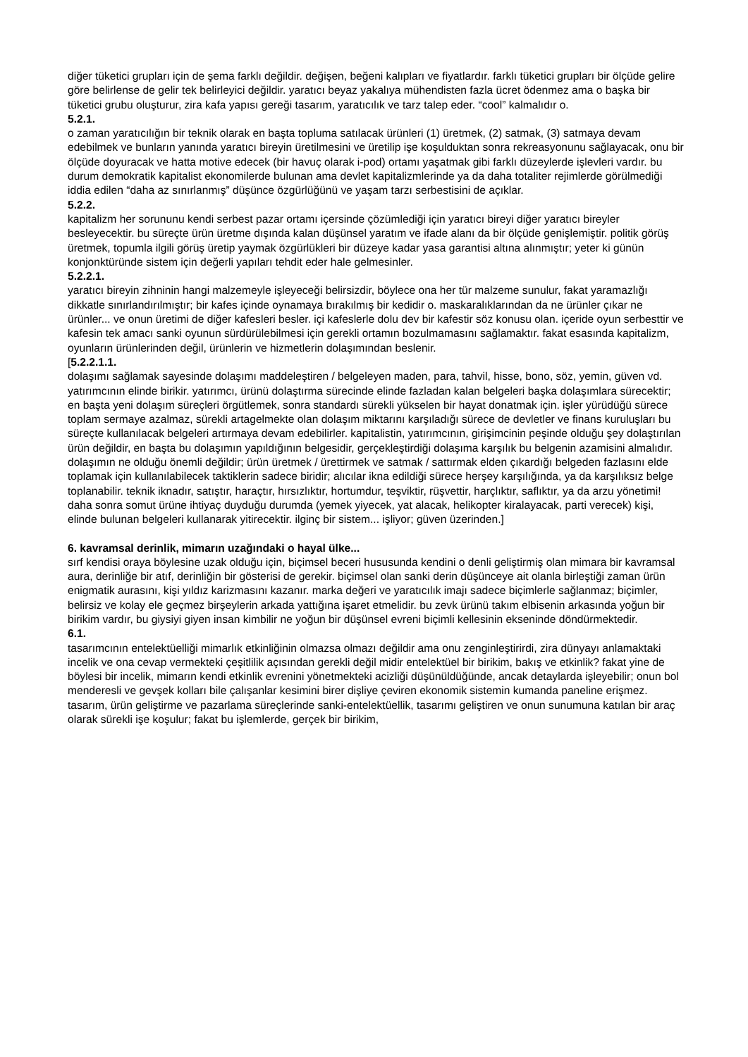diğer tüketici grupları için de şema farklı değildir. değişen, beğeni kalıpları ve fiyatlardır. farklı tüketici grupları bir ölçüde gelire göre belirlense de gelir tek belirleyici değildir. yaratıcı beyaz yakalıya mühendisten fazla ücret ödenmez ama o başka bir tüketici grubu oluşturur, zira kafa yapısı gereği tasarım, yaratıcılık ve tarz talep eder. “cool” kalmalıdır o.
5.2.1.
o zaman yaratıcılığın bir teknik olarak en başta topluma satılacak ürünleri (1) üretmek, (2) satmak, (3) satmaya devam edebilmek ve bunların yanında yaratıcı bireyin üretilmesini ve üretilip işe koşulduktan sonra rekreasyonunu sağlayacak, onu bir ölçüde doyuracak ve hatta motive edecek (bir havuç olarak i-pod) ortamı yaşatmak gibi farklı düzeylerde işlevleri vardır. bu durum demokratik kapitalist ekonomilerde bulunan ama devlet kapitalizmlerinde ya da daha totaliter rejimlerde görülmediği iddia edilen “daha az sınırlanmış” düşünce özgürlüğünü ve yaşam tarzı serbestisini de açıklar.
5.2.2.
kapitalizm her sorununu kendi serbest pazar ortamı içersinde çözümlediği için yaratıcı bireyi diğer yaratıcı bireyler besleyecektir. bu süreçte ürün üretme dışında kalan düşünsel yaratım ve ifade alanı da bir ölçüde genişlemiştir. politik görüş üretmek, topumla ilgili görüş üretip yaymak özgürlükleri bir düzeye kadar yasa garantisi altına alınmıştır; yeter ki günün konjonktüründe sistem için değerli yapıları tehdit eder hale gelmesinler.
5.2.2.1.
yaratıcı bireyin zihninin hangi malzemeyle işleyeceği belirsizdir, böylece ona her tür malzeme sunulur, fakat yaramazlığı dikkatle sınırlandırılmıştır; bir kafes içinde oynamaya bırakılmış bir kedidir o. maskaralıklarından da ne ürünler çıkar ne ürünler... ve onun üretimi de diğer kafesleri besler. içi kafeslerle dolu dev bir kafestir söz konusu olan. içeride oyun serbesttir ve kafesin tek amacı sanki oyunun sürdürülebilmesi için gerekli ortamın bozulmamasını sağlamaktır. fakat esasında kapitalizm, oyunların ürünlerinden değil, ürünlerin ve hizmetlerin dolaşımından beslenir.
[5.2.2.1.1.
dolaşımı sağlamak sayesinde dolaşımı maddeleştiren / belgeleyen maden, para, tahvil, hisse, bono, söz, yemin, güven vd. yatırımcının elinde birikir. yatırımcı, ürünü dolaştırma sürecinde elinde fazladan kalan belgeleri başka dolaşımlara sürecektir; en başta yeni dolaşım süreçleri örgütlemek, sonra standardı sürekli yükselen bir hayat donatmak için. işler yürüdüğü sürece toplam sermaye azalmaz, sürekli artagelmekte olan dolaşım miktarını karşıladığı sürece de devletler ve finans kuruluşları bu süreçte kullanılacak belgeleri artırmaya devam edebilirler. kapitalistin, yatırımcının, girişimcinin peşinde olduğu şey dolaştırılan ürün değildir, en başta bu dolaşımın yapıldığının belgesidir, gerçekleştirdiği dolaşıma karşılık bu belgenin azamisini almalıdır. dolaşımın ne olduğu önemli değildir; ürün üretmek / ürettirmek ve satmak / sattırmak elden çıkardığı belgeden fazlasını elde toplamak için kullanılabilecek taktiklerin sadece biridir; alıcılar ikna edildiği sürece herşey karşılığında, ya da karşılıksız belge toplanabilir. teknik iknadır, satıştır, haraçtır, hırsızlıktır, hortumdur, teşviktir, rüşvettir, harçlıktır, saflıktır, ya da arzu yönetimi! daha sonra somut ürüne ihtiyaç duyduğu durumda (yemek yiyecek, yat alacak, helikopter kiralayacak, parti verecek) kişi, elinde bulunan belgeleri kullanarak yitirecektir. ilginç bir sistem... işliyor; güven üzerinden.]
6. kavramsal derinlik, mimarın uzağındaki o hayal ülke...
sırf kendisi oraya böylesine uzak olduğu için, biçimsel beceri hususunda kendini o denli geliştirmiş olan mimara bir kavramsal aura, derinliğe bir atıf, derinliğin bir gösterisi de gerekir. biçimsel olan sanki derin düşünceye ait olanla birleştiği zaman ürün enigmatik aurasını, kişi yıldız karizmasını kazanır. marka değeri ve yaratıcılık imajı sadece biçimlerle sağlanmaz; biçimler, belirsiz ve kolay ele geçmez birşeylerin arkada yattığına işaret etmelidir. bu zevk ürünü takım elbisenin arkasında yoğun bir birikim vardır, bu giysiyi giyen insan kimbilir ne yoğun bir düşünsel evreni biçimli kellesinin ekseninde döndürmektedir.
6.1.
tasarımcının entelektüelliği mimarlık etkinliğinin olmazsa olmazı değildir ama onu zenginleştirirdi, zira dünyayı anlamaktaki incelik ve ona cevap vermekteki çeşitlilik açısından gerekli değil midir entelektüel bir birikim, bakış ve etkinlik? fakat yine de böylesi bir incelik, mimarın kendi etkinlik evrenini yönetmekteki acizliği düşünüldüğünde, ancak detaylarda işleyebilir; onun bol menderesli ve gevşek kolları bile çalışanlar kesimini birer dişliye çeviren ekonomik sistemin kumanda paneline erişmez. tasarım, ürün geliştirme ve pazarlama süreçlerinde sanki-entelektüellik, tasarımı geliştiren ve onun sunumuna katılan bir araç olarak sürekli işe koşulur; fakat bu işlemlerde, gerçek bir birikim,